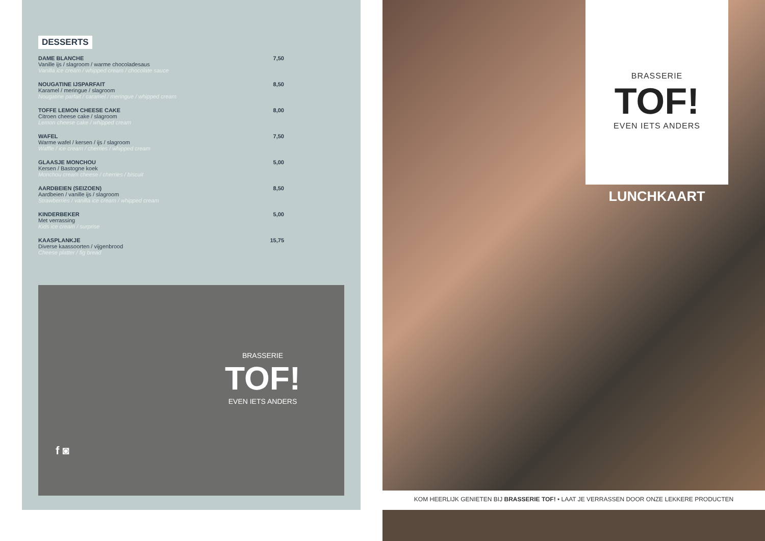DESSERTS
DAME BLANCHE
Vanille ijs / slagroom / warme chocoladesaus
Vanilla ice cream / whipped cream / chocolate sauce
7,50
NOUGATINE IJSPARFAIT
Karamel / meringue / slagroom
Nougatine parfait / caramel / meringue / whipped cream
8,50
TOFFE LEMON CHEESE CAKE
Citroen cheese cake / slagroom
Lemon cheese cake / whipped cream
8,00
WAFEL
Warme wafel / kersen / ijs / slagroom
Waffle / ice cream / cherries / whipped cream
7,50
GLAASJE MONCHOU
Kersen / Bastogne koek
Monchou cream cheese / cherries / biscuit
5,00
AARDBEIEN (SEIZOEN)
Aardbeien / vanille ijs / slagroom
Strawberries / vanilla ice cream / whipped cream
8,50
KINDERBEKER
Met verrassing
Kids ice cream / surprise
5,00
KAASPLANKJE
Diverse kaassoorten / vijgenbrood
Cheese platter / fig bread
15,75
BRASSERIE
TOF!
EVEN IETS ANDERS
f ◙
BRASSERIE
TOF!
EVEN IETS ANDERS
LUNCHKAART
KOM HEERLIJK GENIETEN BIJ BRASSERIE TOF! • LAAT JE VERRASSEN DOOR ONZE LEKKERE PRODUCTEN